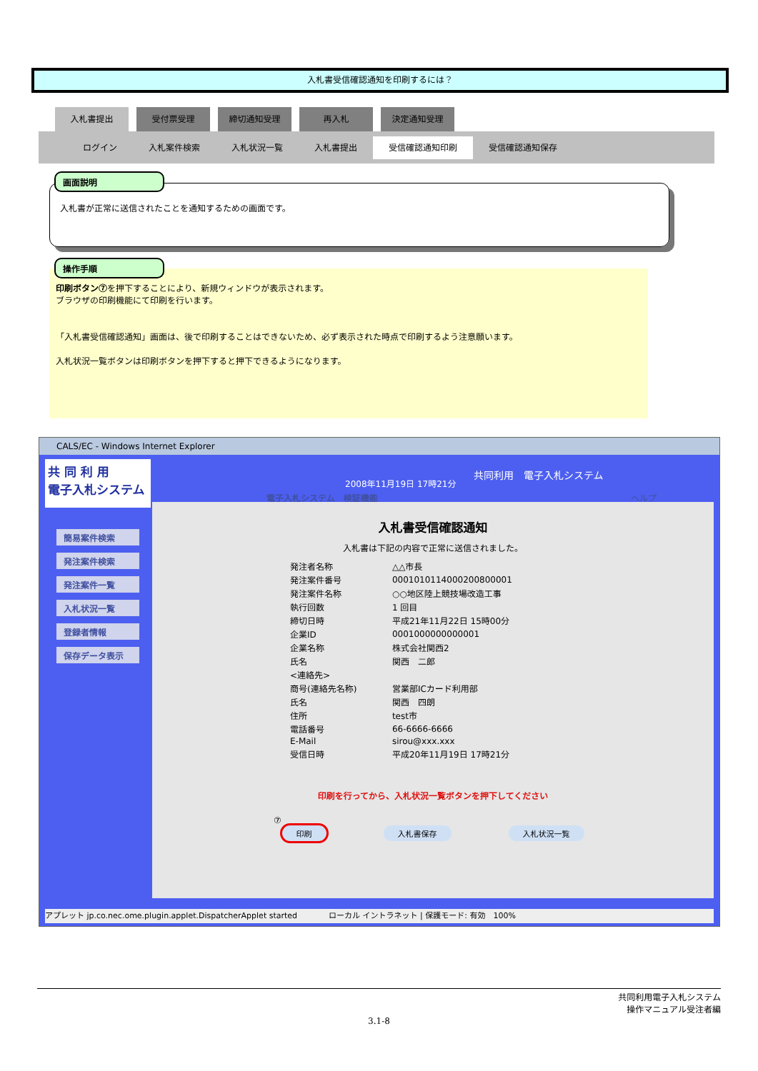入札書受信確認通知を印刷するには？
入札書提出 受付票受理 締切通知受理 再入札 決定通知受理
ログイン 入札案件検索 入札状況一覧 入札書提出 受信確認通知印刷 受信確認通知保存
入札書が正常に送信されたことを通知するための画面です。
画面説明
印刷ボタン⑦を押下することにより、新規ウィンドウが表示されます。
ブラウザの印刷機能にて印刷を行います。
「入札書受信確認通知」画面は、後で印刷することはできないため、必ず表示された時点で印刷するよう注意願います。
入札状況一覧ボタンは印刷ボタンを押下すると押下できるようになります。
操作手順
CALS/EC - Windows Internet Explorer
共 同 利 用
電子入札システム
簡易案件検索
発注案件検索
発注案件一覧
入札状況一覧
登録者情報
保存データ表示
2008年11月19日 17時21分
共同利用　電子入札システム
電子入札システム　検証機能 ヘルプ
入札書受信確認通知
入札書は下記の内容で正常に送信されました。
| 発注者名称 | △△市長 |
| 発注案件番号 | 0001010114000200800001 |
| 発注案件名称 | ○○地区陸上競技場改造工事 |
| 執行回数 | 1 回目 |
| 締切日時 | 平成21年11月22日 15時00分 |
| 企業ID | 0001000000000001 |
| 企業名称 | 株式会社関西2 |
| 氏名 | 関西 二郎 |
| <連絡先> | |
| 商号(連絡先名称) | 営業部ICカード利用部 |
| 氏名 | 関西 四朗 |
| 住所 | test市 |
| 電話番号 | 66-6666-6666 |
| E-Mail | sirou@xxx.xxx |
| 受信日時 | 平成20年11月19日 17時21分 |
印刷を行ってから、入札状況一覧ボタンを押下してください
⑦
印刷 入札書保存 入札状況一覧
アプレット jp.co.nec.ome.plugin.applet.DispatcherApplet started　　　　ローカル イントラネット | 保護モード: 有効　100%
共同利用電子入札システム
操作マニュアル受注者編
3.1-8